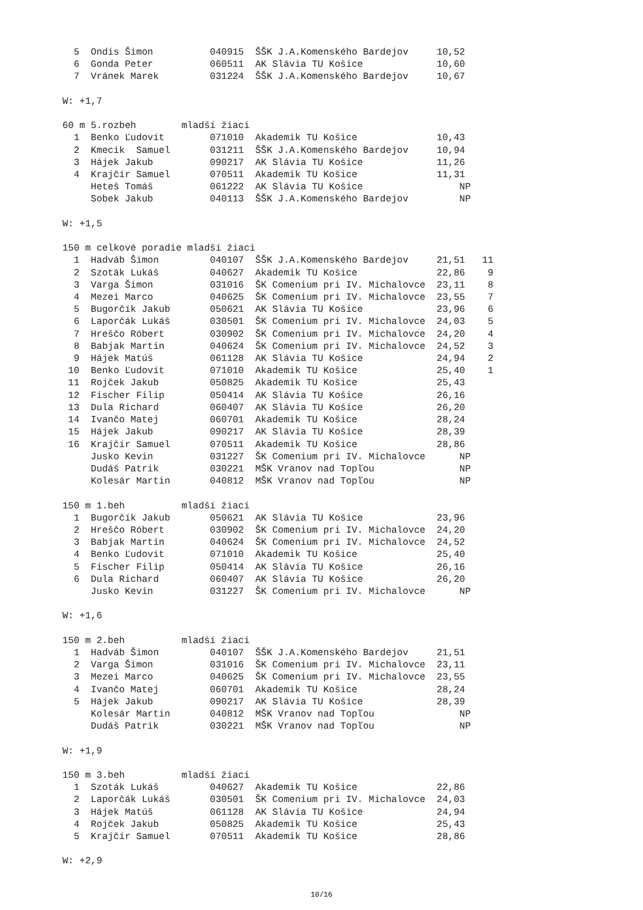5  Ondis Šimon          040915  ŠŠK J.A.Komenského Bardejov     10,52
  6  Gonda Peter          060511  AK Slávia TU Košice             10,60
  7  Vránek Marek         031224  ŠŠK J.A.Komenského Bardejov     10,67

W: +1,7

60 m 5.rozbeh        mladší žiaci
  1  Benko Ľudovít        071010  Akademik TU Košice              10,43
  2  Kmecik  Samuel       031211  ŠŠK J.A.Komenského Bardejov     10,94
  3  Hájek Jakub          090217  AK Slávia TU Košice             11,26
  4  Krajčír Samuel       070511  Akademik TU Košice              11,31
     Heteš Tomáš          061222  AK Slávia TU Košice                 NP
     Sobek Jakub          040113  ŠŠK J.A.Komenského Bardejov         NP

W: +1,5

150 m celkové poradie mladší žiaci
  1  Hadváb Šimon         040107  ŠŠK J.A.Komenského Bardejov     21,51   11
  2  Szoták Lukáš         040627  Akademik TU Košice              22,86    9
  3  Varga Šimon          031016  ŠK Comenium pri IV. Michalovce  23,11    8
  4  Mezei Marco          040625  ŠK Comenium pri IV. Michalovce  23,55    7
  5  Bugorčík Jakub       050621  AK Slávia TU Košice             23,96    6
  6  Laporčák Lukáš       030501  ŠK Comenium pri IV. Michalovce  24,03    5
  7  Hreščo Róbert        030902  ŠK Comenium pri IV. Michalovce  24,20    4
  8  Babjak Martin        040624  ŠK Comenium pri IV. Michalovce  24,52    3
  9  Hájek Matúš          061128  AK Slávia TU Košice             24,94    2
 10  Benko Ľudovít        071010  Akademik TU Košice              25,40    1
 11  Rojček Jakub         050825  Akademik TU Košice              25,43
 12  Fischer Filip        050414  AK Slávia TU Košice             26,16
 13  Dula Richard         060407  AK Slávia TU Košice             26,20
 14  Ivančo Matej         060701  Akademik TU Košice              28,24
 15  Hájek Jakub          090217  AK Slávia TU Košice             28,39
 16  Krajčír Samuel       070511  Akademik TU Košice              28,86
     Jusko Kevin          031227  ŠK Comenium pri IV. Michalovce      NP
     Dudáš Patrik         030221  MŠK Vranov nad Topľou               NP
     Kolesár Martin       040812  MŠK Vranov nad Topľou               NP

150 m 1.beh          mladší žiaci
  1  Bugorčík Jakub       050621  AK Slávia TU Košice             23,96
  2  Hreščo Róbert        030902  ŠK Comenium pri IV. Michalovce  24,20
  3  Babjak Martin        040624  ŠK Comenium pri IV. Michalovce  24,52
  4  Benko Ľudovít        071010  Akademik TU Košice              25,40
  5  Fischer Filip        050414  AK Slávia TU Košice             26,16
  6  Dula Richard         060407  AK Slávia TU Košice             26,20
     Jusko Kevin          031227  ŠK Comenium pri IV. Michalovce      NP

W: +1,6

150 m 2.beh          mladší žiaci
  1  Hadváb Šimon         040107  ŠŠK J.A.Komenského Bardejov     21,51
  2  Varga Šimon          031016  ŠK Comenium pri IV. Michalovce  23,11
  3  Mezei Marco          040625  ŠK Comenium pri IV. Michalovce  23,55
  4  Ivančo Matej         060701  Akademik TU Košice              28,24
  5  Hájek Jakub          090217  AK Slávia TU Košice             28,39
     Kolesár Martin       040812  MŠK Vranov nad Topľou               NP
     Dudáš Patrik         030221  MŠK Vranov nad Topľou               NP

W: +1,9

150 m 3.beh          mladší žiaci
  1  Szoták Lukáš         040627  Akademik TU Košice              22,86
  2  Laporčák Lukáš       030501  ŠK Comenium pri IV. Michalovce  24,03
  3  Hájek Matúš          061128  AK Slávia TU Košice             24,94
  4  Rojček Jakub         050825  Akademik TU Košice              25,43
  5  Krajčír Samuel       070511  Akademik TU Košice              28,86

W: +2,9
10/16